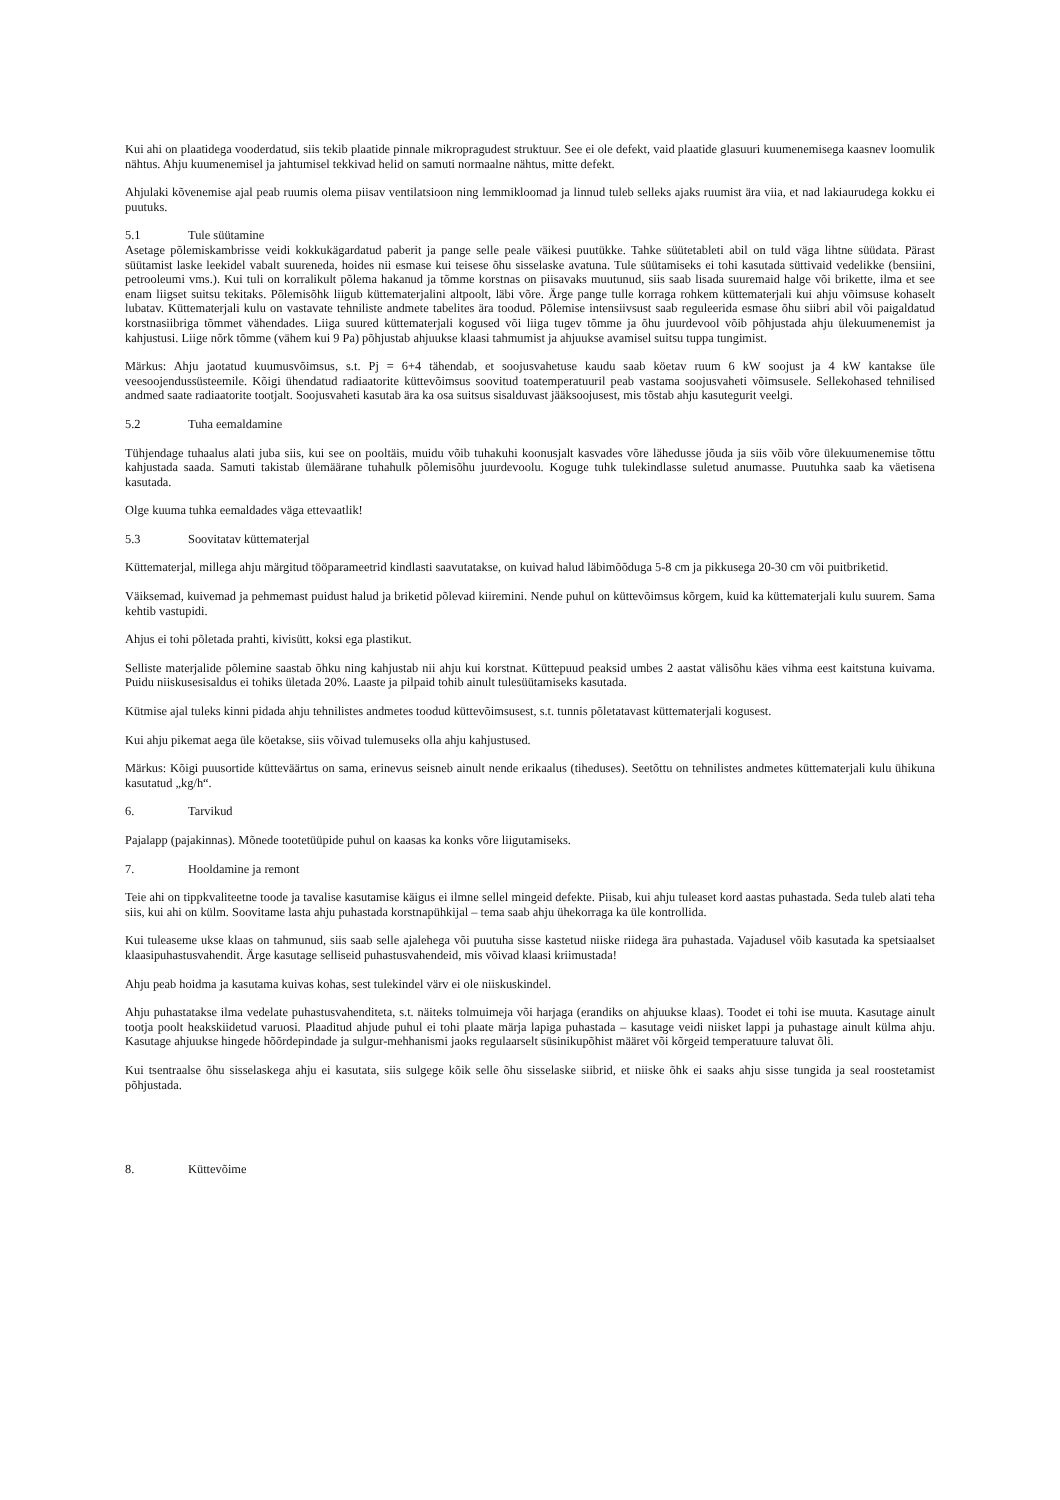Kui ahi on plaatidega vooderdatud, siis tekib plaatide pinnale mikropragudest struktuur. See ei ole defekt, vaid plaatide glasuuri kuumenemisega kaasnev loomulik nähtus. Ahju kuumenemisel ja jahtumisel tekkivad helid on samuti normaalne nähtus, mitte defekt.
Ahjulaki kõvenemise ajal peab ruumis olema piisav ventilatsioon ning lemmikloomad ja linnud tuleb selleks ajaks ruumist ära viia, et nad lakiaurudega kokku ei puutuks.
5.1 Tule süütamine
Asetage põlemiskambrisse veidi kokkukägardatud paberit ja pange selle peale väikesi puutükke. Tahke süütetableti abil on tuld väga lihtne süüdata. Pärast süütamist laske leekidel vabalt suureneda, hoides nii esmase kui teisese õhu sisselaske avatuna. Tule süütamiseks ei tohi kasutada süttivaid vedelikke (bensiini, petrooleumi vms.). Kui tuli on korralikult põlema hakanud ja tõmme korstnas on piisavaks muutunud, siis saab lisada suuremaid halge või brikette, ilma et see enam liigset suitsu tekitaks. Põlemisõhk liigub küttematerjalini altpoolt, läbi võre. Ärge pange tulle korraga rohkem küttematerjali kui ahju võimsuse kohaselt lubatav. Küttematerjali kulu on vastavate tehniliste andmete tabelites ära toodud. Põlemise intensiivsust saab reguleerida esmase õhu siibri abil või paigaldatud korstnasiibriga tõmmet vähendades. Liiga suured küttematerjali kogused või liiga tugev tõmme ja õhu juurdevool võib põhjustada ahju ülekuumenemist ja kahjustusi. Liige nõrk tõmme (vähem kui 9 Pa) põhjustab ahjuukse klaasi tahmumist ja ahjuukse avamisel suitsu tuppa tungimist.
Märkus: Ahju jaotatud kuumusvõimsus, s.t. Pj = 6+4 tähendab, et soojusvahetuse kaudu saab köetav ruum 6 kW soojust ja 4 kW kantakse üle veesoojendussüsteemile. Kõigi ühendatud radiaatorite küttevõimsus soovitud toatemperatuuril peab vastama soojusvaheti võimsusele. Sellekohased tehnilised andmed saate radiaatorite tootjalt. Soojusvaheti kasutab ära ka osa suitsus sisalduvast jääksoojusest, mis tõstab ahju kasutegurit veelgi.
5.2 Tuha eemaldamine
Tühjendage tuhaalus alati juba siis, kui see on pooltäis, muidu võib tuhakuhi koonusjalt kasvades võre lähedusse jõuda ja siis võib võre ülekuumenemise tõttu kahjustada saada. Samuti takistab ülemäärane tuhahulk põlemisõhu juurdevoolu. Koguge tuhk tulekindlasse suletud anumasse. Puutuhka saab ka väetisena kasutada.
Olge kuuma tuhka eemaldades väga ettevaatlik!
5.3 Soovitatav küttematerjal
Küttematerjal, millega ahju märgitud tööparameetrid kindlasti saavutatakse, on kuivad halud läbimõõduga 5-8 cm ja pikkusega 20-30 cm või puitbriketid.
Väiksemad, kuivemad ja pehmemast puidust halud ja briketid põlevad kiiremini. Nende puhul on küttevõimsus kõrgem, kuid ka küttematerjali kulu suurem. Sama kehtib vastupidi.
Ahjus ei tohi põletada prahti, kivisütt, koksi ega plastikut.
Selliste materjalide põlemine saastab õhku ning kahjustab nii ahju kui korstnat. Küttepuud peaksid umbes 2 aastat välisõhu käes vihma eest kaitstuna kuivama. Puidu niiskusesisaldus ei tohiks ületada 20%. Laaste ja pilpaid tohib ainult tulesüütamiseks kasutada.
Kütmise ajal tuleks kinni pidada ahju tehnilistes andmetes toodud küttevõimsusest, s.t. tunnis põletatavast küttematerjali kogusest.
Kui ahju pikemat aega üle köetakse, siis võivad tulemuseks olla ahju kahjustused.
Märkus: Kõigi puusortide kütteväärtus on sama, erinevus seisneb ainult nende erikaalus (tiheduses). Seetõttu on tehnilistes andmetes küttematerjali kulu ühikuna kasutatud „kg/h“.
6. Tarvikud
Pajalapp (pajakinnas). Mõnede tootetüüpide puhul on kaasas ka konks võre liigutamiseks.
7. Hooldamine ja remont
Teie ahi on tippkvaliteetne toode ja tavalise kasutamise käigus ei ilmne sellel mingeid defekte. Piisab, kui ahju tuleaset kord aastas puhastada. Seda tuleb alati teha siis, kui ahi on külm. Soovitame lasta ahju puhastada korstnapühkijal – tema saab ahju ühekorraga ka üle kontrollida.
Kui tuleaseme ukse klaas on tahmunud, siis saab selle ajalehega või puutuha sisse kastetud niiske riidega ära puhastada. Vajadusel võib kasutada ka spetsiaalset klaasipuhastusvahendit. Ärge kasutage selliseid puhastusvahendeid, mis võivad klaasi kriimustada!
Ahju peab hoidma ja kasutama kuivas kohas, sest tulekindel värv ei ole niiskuskindel.
Ahju puhastatakse ilma vedelate puhastusvahenditeta, s.t. näiteks tolmuimeja või harjaga (erandiks on ahjuukse klaas). Toodet ei tohi ise muuta. Kasutage ainult tootja poolt heakskiidetud varuosi. Plaaditud ahjude puhul ei tohi plaate märja lapiga puhastada – kasutage veidi niisket lappi ja puhastage ainult külma ahju. Kasutage ahjuukse hingede hõõrdepindade ja sulgur-mehhanismi jaoks regulaarselt süsinikupõhist määret või kõrgeid temperatuure taluvat õli.
Kui tsentraalse õhu sisselaskega ahju ei kasutata, siis sulgege kõik selle õhu sisselaske siibrid, et niiske õhk ei saaks ahju sisse tungida ja seal roostetamist põhjustada.
8. Küttevõime